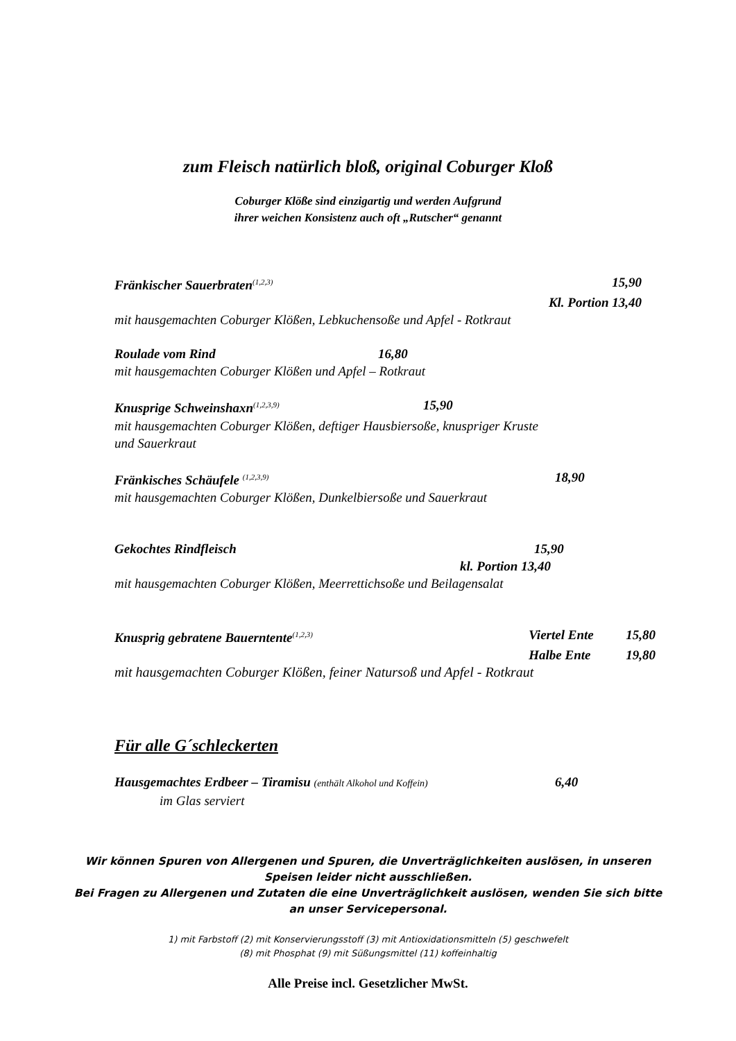zum Fleisch natürlich bloß, original Coburger Kloß
Coburger Klöße sind einzigartig und werden Aufgrund
ihrer weichen Konsistenz auch oft „Rutscher“ genannt
Fränkischer Sauerbraten<sup>(1,2,3)</sup> 15,90
Kl. Portion 13,40
mit hausgemachten Coburger Klößen, Lebkuchensoße und Apfel - Rotkraut
Roulade vom Rind 16,80
mit hausgemachten Coburger Klößen und Apfel – Rotkraut
Knusprige Schweinshaxn<sup>(1,2,3,9)</sup> 15,90
mit hausgemachten Coburger Klößen, deftiger Hausbiersoße, knuspriger Kruste
und Sauerkraut
Fränkisches Schäufele <sup>(1,2,3,9)</sup> 18,90
mit hausgemachten Coburger Klößen, Dunkelbiersoße und Sauerkraut
Gekochtes Rindfleisch 15,90
kl. Portion 13,40
mit hausgemachten Coburger Klößen, Meerrettichsoße und Beilagensalat
Knusprig gebratene Bauerntente<sup>(1,2,3)</sup> Viertel Ente 15,80
Halbe Ente 19,80
mit hausgemachten Coburger Klößen, feiner Natursoß und Apfel - Rotkraut
Für alle G´schleckerten
Hausgemachtes Erdbeer – Tiramisu (enthält Alkohol und Koffein) 6,40
im Glas serviert
Wir können Spuren von Allergenen und Spuren, die Unverträglichkeiten auslösen, in unseren
Speisen leider nicht ausschließen.
Bei Fragen zu Allergenen und Zutaten die eine Unverträglichkeit auslösen, wenden Sie sich bitte
an unser Servicepersonal.
1) mit Farbstoff (2) mit Konservierungsstoff (3) mit Antioxidationsmitteln (5) geschwefelt
(8) mit Phosphat (9) mit Süßungsmittel (11) koffeinhaltig
Alle Preise incl. Gesetzlicher MwSt.